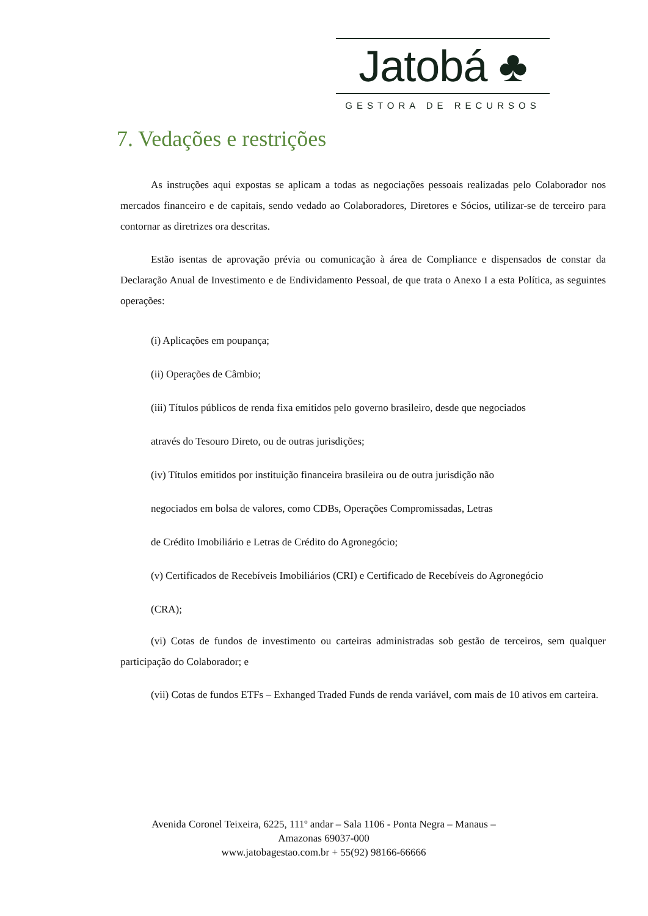Jatobá ♣
GESTORA DE RECURSOS
7. Vedações e restrições
As instruções aqui expostas se aplicam a todas as negociações pessoais realizadas pelo Colaborador nos mercados financeiro e de capitais, sendo vedado ao Colaboradores, Diretores e Sócios, utilizar-se de terceiro para contornar as diretrizes ora descritas.
Estão isentas de aprovação prévia ou comunicação à área de Compliance e dispensados de constar da Declaração Anual de Investimento e de Endividamento Pessoal, de que trata o Anexo I a esta Política, as seguintes operações:
(i) Aplicações em poupança;
(ii) Operações de Câmbio;
(iii) Títulos públicos de renda fixa emitidos pelo governo brasileiro, desde que negociados
através do Tesouro Direto, ou de outras jurisdições;
(iv) Títulos emitidos por instituição financeira brasileira ou de outra jurisdição não
negociados em bolsa de valores, como CDBs, Operações Compromissadas, Letras
de Crédito Imobiliário e Letras de Crédito do Agronegócio;
(v) Certificados de Recebíveis Imobiliários (CRI) e Certificado de Recebíveis do Agronegócio
(CRA);
(vi) Cotas de fundos de investimento ou carteiras administradas sob gestão de terceiros, sem qualquer participação do Colaborador; e
(vii) Cotas de fundos ETFs – Exhanged Traded Funds de renda variável, com mais de 10 ativos em carteira.
Avenida Coronel Teixeira, 6225, 111º andar – Sala 1106 - Ponta Negra – Manaus –
Amazonas 69037-000
www.jatobagestao.com.br + 55(92) 98166-66666